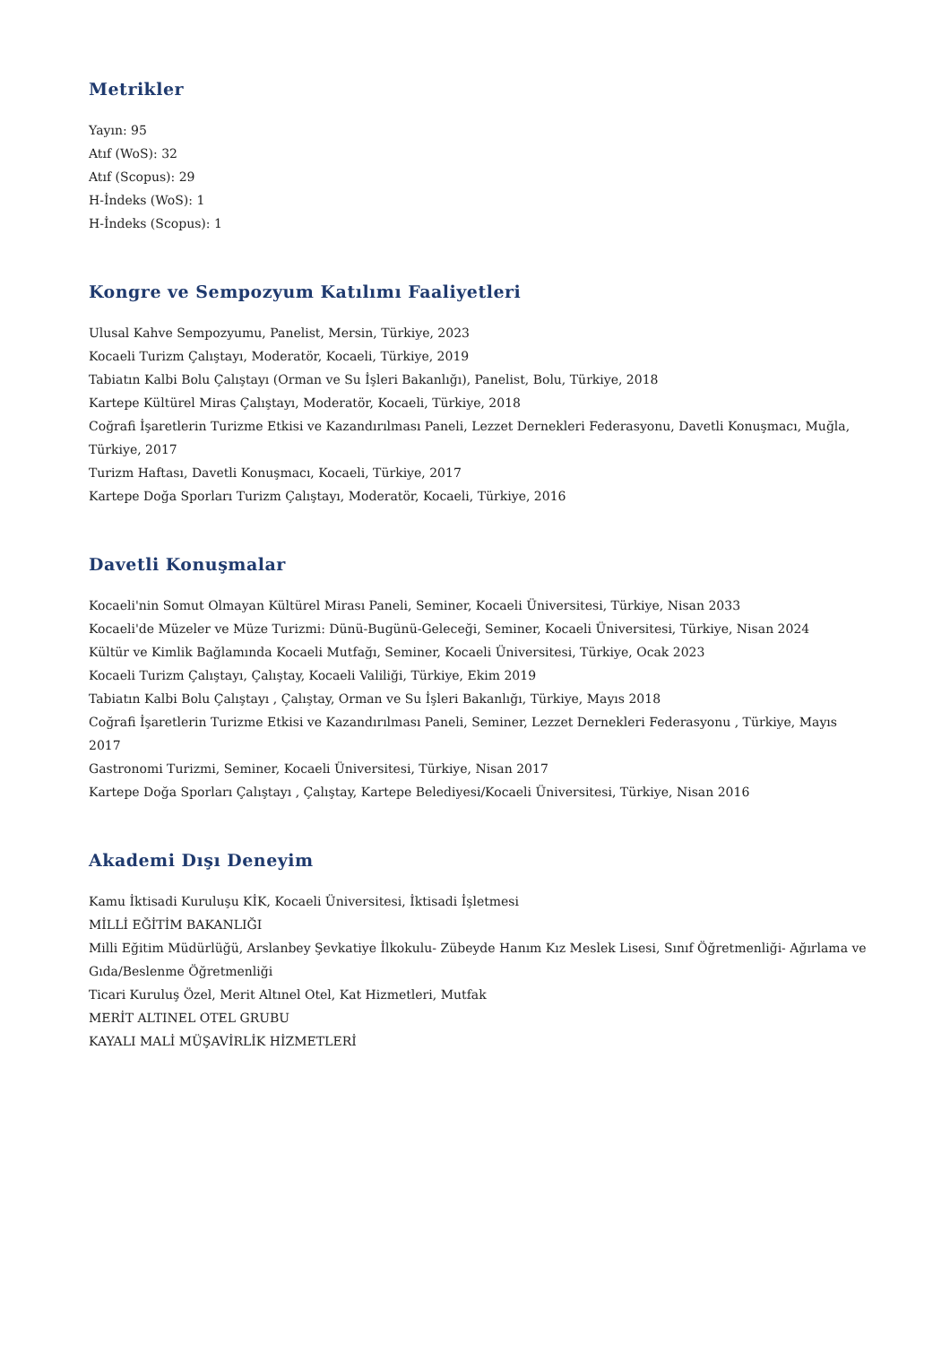Metrikler
Yayın: 95
Atıf (WoS): 32
Atıf (Scopus): 29
H-İndeks (WoS): 1
H-İndeks (Scopus): 1
Kongre ve Sempozyum Katılımı Faaliyetleri
Ulusal Kahve Sempozyumu, Panelist, Mersin, Türkiye, 2023
Kocaeli Turizm Çalıştayı, Moderatör, Kocaeli, Türkiye, 2019
Tabiatın Kalbi Bolu Çalıştayı (Orman ve Su İşleri Bakanlığı), Panelist, Bolu, Türkiye, 2018
Kartepe Kültürel Miras Çalıştayı, Moderatör, Kocaeli, Türkiye, 2018
Coğrafi İşaretlerin Turizme Etkisi ve Kazandırılması Paneli, Lezzet Dernekleri Federasyonu, Davetli Konuşmacı, Muğla, Türkiye, 2017
Turizm Haftası, Davetli Konuşmacı, Kocaeli, Türkiye, 2017
Kartepe Doğa Sporları Turizm Çalıştayı, Moderatör, Kocaeli, Türkiye, 2016
Davetli Konuşmalar
Kocaeli'nin Somut Olmayan Kültürel Mirası Paneli, Seminer, Kocaeli Üniversitesi, Türkiye, Nisan 2033
Kocaeli'de Müzeler ve Müze Turizmi: Dünü-Bugünü-Geleceği, Seminer, Kocaeli Üniversitesi, Türkiye, Nisan 2024
Kültür ve Kimlik Bağlamında Kocaeli Mutfağı, Seminer, Kocaeli Üniversitesi, Türkiye, Ocak 2023
Kocaeli Turizm Çalıştayı, Çalıştay, Kocaeli Valiliği, Türkiye, Ekim 2019
Tabiatın Kalbi Bolu Çalıştayı , Çalıştay, Orman ve Su İşleri Bakanlığı, Türkiye, Mayıs 2018
Coğrafi İşaretlerin Turizme Etkisi ve Kazandırılması Paneli, Seminer, Lezzet Dernekleri Federasyonu , Türkiye, Mayıs 2017
Gastronomi Turizmi, Seminer, Kocaeli Üniversitesi, Türkiye, Nisan 2017
Kartepe Doğa Sporları Çalıştayı , Çalıştay, Kartepe Belediyesi/Kocaeli Üniversitesi, Türkiye, Nisan 2016
Akademi Dışı Deneyim
Kamu İktisadi Kuruluşu KİK, Kocaeli Üniversitesi, İktisadi İşletmesi
MİLLİ EĞİTİM BAKANLIĞI
Milli Eğitim Müdürlüğü, Arslanbey Şevkatiye İlkokulu- Zübeyde Hanım Kız Meslek Lisesi, Sınıf Öğretmenliği- Ağırlama ve Gıda/Beslenme Öğretmenliği
Ticari Kuruluş Özel, Merit Altınel Otel, Kat Hizmetleri, Mutfak
MERİT ALTINEL OTEL GRUBU
KAYALI MALİ MÜŞAVİRLİK HİZMETLERİ